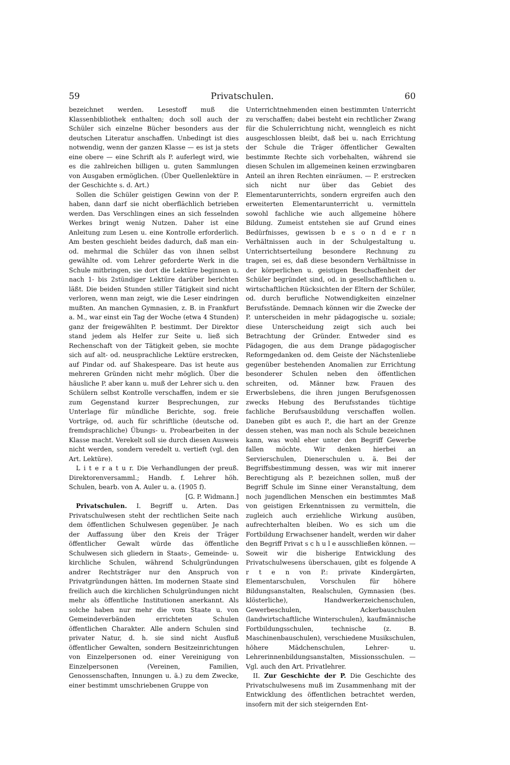59 Privatschulen. 60
bezeichnet werden. Lesestoff muß die Klassenbibliothek enthalten; doch soll auch der Schüler sich einzelne Bücher besonders aus der deutschen Literatur anschaffen. Unbedingt ist dies notwendig, wenn der ganzen Klasse — es ist ja stets eine obere — eine Schrift als P. auferlegt wird, wie es die zahlreichen billigen u. guten Sammlungen von Ausgaben ermöglichen. (Über Quellenlektüre in der Geschichte s. d. Art.)
Sollen die Schüler geistigen Gewinn von der P. haben, dann darf sie nicht oberflächlich betrieben werden. Das Verschlingen eines an sich fesselnden Werkes bringt wenig Nutzen. Daher ist eine Anleitung zum Lesen u. eine Kontrolle erforderlich. Am besten geschieht beides dadurch, daß man ein- od. mehrmal die Schüler das von ihnen selbst gewählte od. vom Lehrer geforderte Werk in die Schule mitbringen, sie dort die Lektüre beginnen u. nach 1- bis 2stündiger Lektüre darüber berichten läßt. Die beiden Stunden stiller Tätigkeit sind nicht verloren, wenn man zeigt, wie die Leser eindringen mußten. An manchen Gymnasien, z. B. in Frankfurt a. M., war einst ein Tag der Woche (etwa 4 Stunden) ganz der freigewählten P. bestimmt. Der Direktor stand jedem als Helfer zur Seite u. ließ sich Rechenschaft von der Tätigkeit geben, sie mochte sich auf alt- od. neusprachliche Lektüre erstrecken, auf Pindar od. auf Shakespeare. Das ist heute aus mehreren Gründen nicht mehr möglich. Über die häusliche P. aber kann u. muß der Lehrer sich u. den Schülern selbst Kontrolle verschaffen, indem er sie zum Gegenstand kurzer Besprechungen, zur Unterlage für mündliche Berichte, sog. freie Vorträge, od. auch für schriftliche (deutsche od. fremdsprachliche) Übungs- u. Probearbeiten in der Klasse macht. Verekelt soll sie durch diesen Ausweis nicht werden, sondern veredelt u. vertieft (vgl. den Art. Lektüre).
L i t e r a t u r. Die Verhandlungen der preuß. Direktorenversamml.; Handb. f. Lehrer höh. Schulen, bearb. von A. Auler u. a. (1905 f).
[G. P. Widmann.]
Privatschulen. I. Begriff u. Arten. Das Privatschulwesen steht der rechtlichen Seite nach dem öffentlichen Schulwesen gegenüber. Je nach der Auffassung über den Kreis der Träger öffentlicher Gewalt würde das öffentliche Schulwesen sich gliedern in Staats-, Gemeinde- u. kirchliche Schulen, während Schulgründungen andrer Rechtsträger nur den Anspruch von Privatgründungen hätten. Im modernen Staate sind freilich auch die kirchlichen Schulgründungen nicht mehr als öffentliche Institutionen anerkannt. Als solche haben nur mehr die vom Staate u. von Gemeindeverbänden errichteten Schulen öffentlichen Charakter. Alle andern Schulen sind privater Natur, d. h. sie sind nicht Ausfluß öffentlicher Gewalten, sondern Besitzeinrichtungen von Einzelpersonen od. einer Vereinigung von Einzelpersonen (Vereinen, Familien, Genossenschaften, Innungen u. ä.) zu dem Zwecke, einer bestimmt umschriebenen Gruppe von
Unterrichtnehmenden einen bestimmten Unterricht zu verschaffen; dabei besteht ein rechtlicher Zwang für die Schulerrichtung nicht, wenngleich es nicht ausgeschlossen bleibt, daß bei u. nach Errichtung der Schule die Träger öffentlicher Gewalten bestimmte Rechte sich vorbehalten, während sie diesen Schulen im allgemeinen keinen erzwingbaren Anteil an ihren Rechten einräumen. — P. erstrecken sich nicht nur über das Gebiet des Elementarunterrichts, sondern ergreifen auch den erweiterten Elementarunterricht u. vermitteln sowohl fachliche wie auch allgemeine höhere Bildung. Zumeist entstehen sie auf Grund eines Bedürfnisses, gewissen b e s o n d e r n Verhältnissen auch in der Schulgestaltung u. Unterrichtserteilung besondere Rechnung zu tragen, sei es, daß diese besondern Verhältnisse in der körperlichen u. geistigen Beschaffenheit der Schüler begründet sind, od. in gesellschaftlichen u. wirtschaftlichen Rücksichten der Eltern der Schüler, od. durch berufliche Notwendigkeiten einzelner Berufsstände. Demnach können wir die Zwecke der P. unterscheiden in mehr pädagogische u. soziale; diese Unterscheidung zeigt sich auch bei Betrachtung der Gründer. Entweder sind es Pädagogen, die aus dem Drange pädagogischer Reformgedanken od. dem Geiste der Nächstenliebe gegenüber bestehenden Anomalien zur Errichtung besonderer Schulen neben den öffentlichen schreiten, od. Männer bzw. Frauen des Erwerbslebens, die ihren jungen Berufsgenossen zwecks Hebung des Berufsstandes tüchtige fachliche Berufsausbildung verschaffen wollen. Daneben gibt es auch P., die hart an der Grenze dessen stehen, was man noch als Schule bezeichnen kann, was wohl eher unter den Begriff Gewerbe fallen möchte. Wir denken hierbei an Servierschulen, Dienerschulen u. ä. Bei der Begriffsbestimmung dessen, was wir mit innerer Berechtigung als P. bezeichnen sollen, muß der Begriff Schule im Sinne einer Veranstaltung, dem noch jugendlichen Menschen ein bestimmtes Maß von geistigen Erkenntnissen zu vermitteln, die zugleich auch erziehliche Wirkung ausüben, aufrechterhalten bleiben. Wo es sich um die Fortbildung Erwachsener handelt, werden wir daher den Begriff Privat s c h u l e ausschließen können. — Soweit wir die bisherige Entwicklung des Privatschulwesens überschauen, gibt es folgende A r t e n von P.: private Kindergärten, Elementarschulen, Vorschulen für höhere Bildungsanstalten, Realschulen, Gymnasien (bes. klösterliche), Handwerkerzeichenschulen, Gewerbeschulen, Ackerbauschulen (landwirtschaftliche Winterschulen), kaufmännische Fortbildungsschulen, technische (z. B. Maschinenbauschulen), verschiedene Musikschulen, höhere Mädchenschulen, Lehrer- u. Lehrerinnenbildungsanstalten, Missionsschulen. — Vgl. auch den Art. Privatlehrer.
II. Zur Geschichte der P. Die Geschichte des Privatschulwesens muß im Zusammenhang mit der Entwicklung des öffentlichen betrachtet werden, insofern mit der sich steigernden Ent-